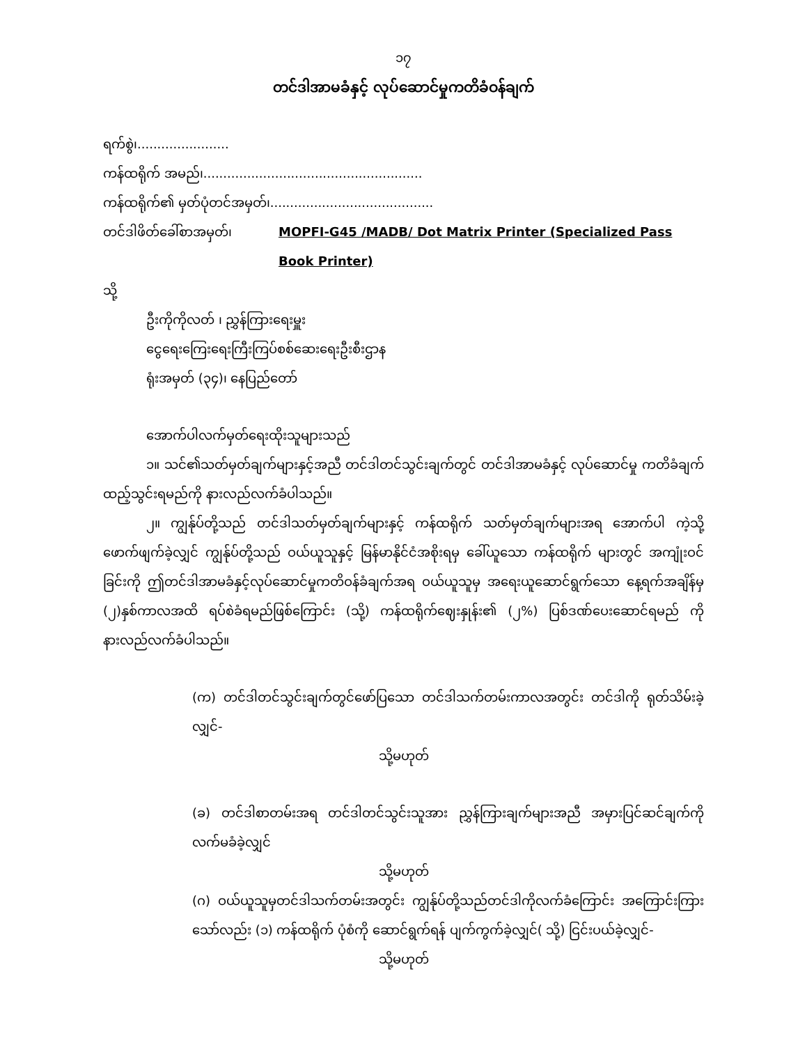၁၇
တင်ဒါအာမခံနှင့် လုပ်ဆောင်မှုကတိခံဝန်ချက်
ရက်စွဲ၊.......................
ကန်ထရိုက် အမည်၊.......................................................
ကန်ထရိုက်၏ မှတ်ပုံတင်အမှတ်၊.........................................
တင်ဒါဖိတ်ခေါ်စာအမှတ်၊ MOPFI-G45 /MADB/ Dot Matrix Printer (Specialized Pass Book Printer)
သို့
ဦးကိုကိုလတ် ၊ ညွှန်ကြားရေးမှူး
ငွေရေးကြေးရေးကြီးကြပ်စစ်ဆေးရေးဦးစီးဌာန
ရုံးအမှတ် (၃၄)၊ နေပြည်တော်
အောက်ပါလက်မှတ်ရေးထိုးသူများသည်
၁။ သင်၏သတ်မှတ်ချက်များနှင့်အညီ တင်ဒါတင်သွင်းချက်တွင် တင်ဒါအာမခံနှင့် လုပ်ဆောင်မှု ကတိခံချက်ထည့်သွင်းရမည်ကို နားလည်လက်ခံပါသည်။
၂။ ကျွန်ုပ်တို့သည် တင်ဒါသတ်မှတ်ချက်များနှင့် ကန်ထရိုက် သတ်မှတ်ချက်များအရ အောက်ပါ ကဲ့သို့ ဖောက်ဖျက်ခဲ့လျှင် ကျွန်ုပ်တို့သည် ဝယ်ယူသူနှင့် မြန်မာနိုင်ငံအစိုးရမှ ခေါ်ယူသော ကန်ထရိုက် များတွင် အကျုံးဝင်ခြင်းကို ဤတင်ဒါအာမခံနှင့်လုပ်ဆောင်မှုကတိဝန်ခံချက်အရ ဝယ်ယူသူမှ အရေးယူဆောင်ရွက်သော နေ့ရက်အချိန်မှ (၂)နှစ်ကာလအထိ ရပ်စဲခံရမည်ဖြစ်ကြောင်း (သို့) ကန်ထရိုက်ဈေးနှုန်း၏ (၂%) ပြစ်ဒဏ်ပေးဆောင်ရမည် ကို နားလည်လက်ခံပါသည်။
(က) တင်ဒါတင်သွင်းချက်တွင်ဖော်ပြသော တင်ဒါသက်တမ်းကာလအတွင်း တင်ဒါကို ရုတ်သိမ်းခဲ့ လျှင်-
သို့မဟုတ်
(ခ) တင်ဒါစာတမ်းအရ တင်ဒါတင်သွင်းသူအား ညွှန်ကြားချက်များအညီ အမှားပြင်ဆင်ချက်ကို လက်မခံခဲ့လျှင်
သို့မဟုတ်
(ဂ) ဝယ်ယူသူမှတင်ဒါသက်တမ်းအတွင်း ကျွန်ုပ်တို့သည်တင်ဒါကိုလက်ခံကြောင်း အကြောင်းကြားသော်လည်း (၁) ကန်ထရိုက် ပုံစံကို ဆောင်ရွက်ရန် ပျက်ကွက်ခဲ့လျှင်( သို့) ငြင်းပယ်ခဲ့လျှင်-
သို့မဟုတ်